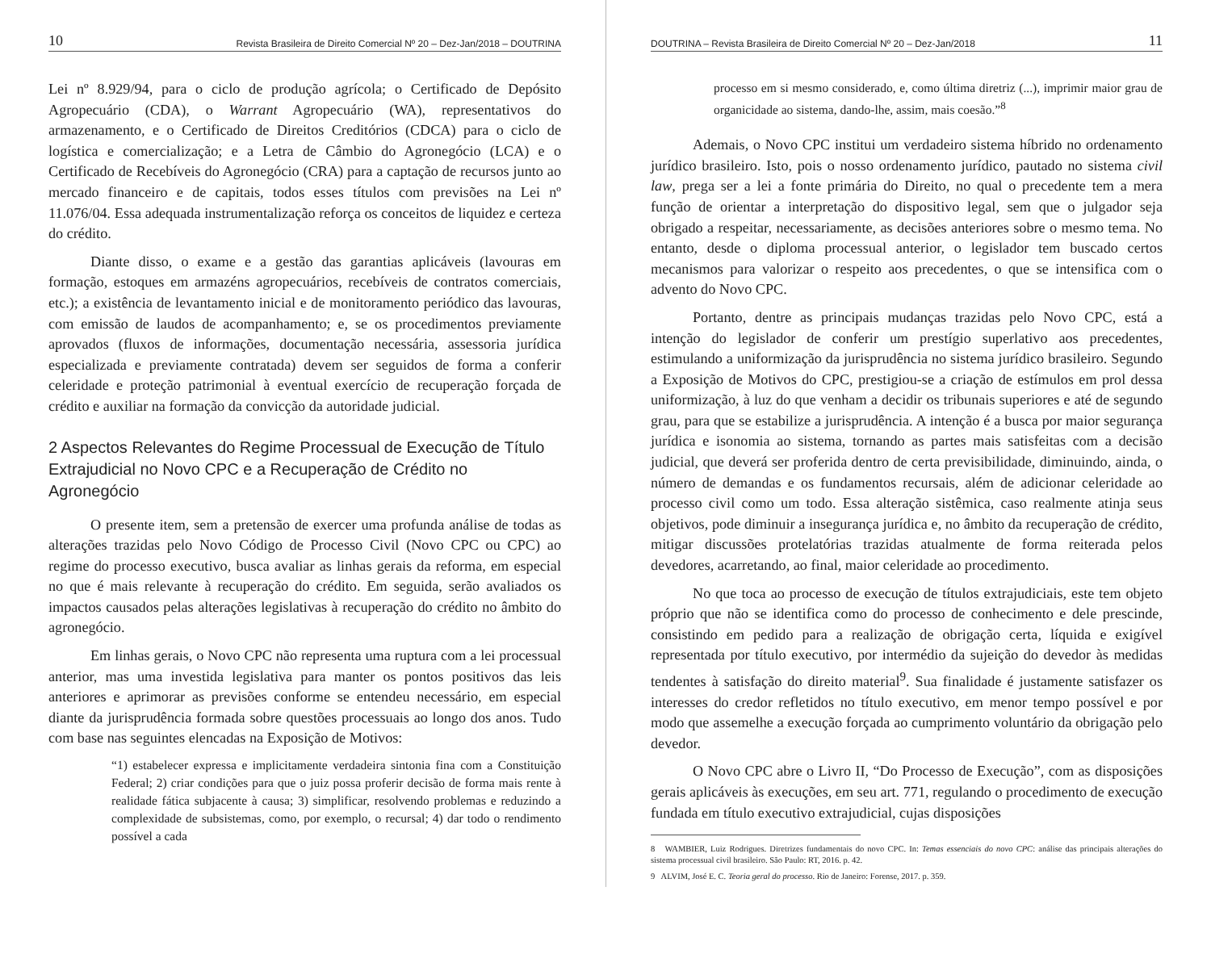10 Revista Brasileira de Direito Comercial Nº 20 – Dez-Jan/2018 – DOUTRINA
Lei nº 8.929/94, para o ciclo de produção agrícola; o Certificado de Depósito Agropecuário (CDA), o Warrant Agropecuário (WA), representativos do armazenamento, e o Certificado de Direitos Creditórios (CDCA) para o ciclo de logística e comercialização; e a Letra de Câmbio do Agronegócio (LCA) e o Certificado de Recebíveis do Agronegócio (CRA) para a captação de recursos junto ao mercado financeiro e de capitais, todos esses títulos com previsões na Lei nº 11.076/04. Essa adequada instrumentalização reforça os conceitos de liquidez e certeza do crédito.
Diante disso, o exame e a gestão das garantias aplicáveis (lavouras em formação, estoques em armazéns agropecuários, recebíveis de contratos comerciais, etc.); a existência de levantamento inicial e de monitoramento periódico das lavouras, com emissão de laudos de acompanhamento; e, se os procedimentos previamente aprovados (fluxos de informações, documentação necessária, assessoria jurídica especializada e previamente contratada) devem ser seguidos de forma a conferir celeridade e proteção patrimonial à eventual exercício de recuperação forçada de crédito e auxiliar na formação da convicção da autoridade judicial.
2 Aspectos Relevantes do Regime Processual de Execução de Título Extrajudicial no Novo CPC e a Recuperação de Crédito no Agronegócio
O presente item, sem a pretensão de exercer uma profunda análise de todas as alterações trazidas pelo Novo Código de Processo Civil (Novo CPC ou CPC) ao regime do processo executivo, busca avaliar as linhas gerais da reforma, em especial no que é mais relevante à recuperação do crédito. Em seguida, serão avaliados os impactos causados pelas alterações legislativas à recuperação do crédito no âmbito do agronegócio.
Em linhas gerais, o Novo CPC não representa uma ruptura com a lei processual anterior, mas uma investida legislativa para manter os pontos positivos das leis anteriores e aprimorar as previsões conforme se entendeu necessário, em especial diante da jurisprudência formada sobre questões processuais ao longo dos anos. Tudo com base nas seguintes elencadas na Exposição de Motivos:
“1) estabelecer expressa e implicitamente verdadeira sintonia fina com a Constituição Federal; 2) criar condições para que o juiz possa proferir decisão de forma mais rente à realidade fática subjacente à causa; 3) simplificar, resolvendo problemas e reduzindo a complexidade de subsistemas, como, por exemplo, o recursal; 4) dar todo o rendimento possível a cada
DOUTRINA – Revista Brasileira de Direito Comercial Nº 20 – Dez-Jan/2018 11
processo em si mesmo considerado, e, como última diretriz (...), imprimir maior grau de organicidade ao sistema, dando-lhe, assim, mais coesão.”<sup>8</sup>
Ademais, o Novo CPC institui um verdadeiro sistema híbrido no ordenamento jurídico brasileiro. Isto, pois o nosso ordenamento jurídico, pautado no sistema civil law, prega ser a lei a fonte primária do Direito, no qual o precedente tem a mera função de orientar a interpretação do dispositivo legal, sem que o julgador seja obrigado a respeitar, necessariamente, as decisões anteriores sobre o mesmo tema. No entanto, desde o diploma processual anterior, o legislador tem buscado certos mecanismos para valorizar o respeito aos precedentes, o que se intensifica com o advento do Novo CPC.
Portanto, dentre as principais mudanças trazidas pelo Novo CPC, está a intenção do legislador de conferir um prestígio superlativo aos precedentes, estimulando a uniformização da jurisprudência no sistema jurídico brasileiro. Segundo a Exposição de Motivos do CPC, prestigiou-se a criação de estímulos em prol dessa uniformização, à luz do que venham a decidir os tribunais superiores e até de segundo grau, para que se estabilize a jurisprudência. A intenção é a busca por maior segurança jurídica e isonomia ao sistema, tornando as partes mais satisfeitas com a decisão judicial, que deverá ser proferida dentro de certa previsibilidade, diminuindo, ainda, o número de demandas e os fundamentos recursais, além de adicionar celeridade ao processo civil como um todo. Essa alteração sistêmica, caso realmente atinja seus objetivos, pode diminuir a insegurança jurídica e, no âmbito da recuperação de crédito, mitigar discussões protelatórias trazidas atualmente de forma reiterada pelos devedores, acarretando, ao final, maior celeridade ao procedimento.
No que toca ao processo de execução de títulos extrajudiciais, este tem objeto próprio que não se identifica como do processo de conhecimento e dele prescinde, consistindo em pedido para a realização de obrigação certa, líquida e exigível representada por título executivo, por intermédio da sujeição do devedor às medidas tendentes à satisfação do direito material<sup>9</sup>. Sua finalidade é justamente satisfazer os interesses do credor refletidos no título executivo, em menor tempo possível e por modo que assemelhe a execução forçada ao cumprimento voluntário da obrigação pelo devedor.
O Novo CPC abre o Livro II, “Do Processo de Execução”, com as disposições gerais aplicáveis às execuções, em seu art. 771, regulando o procedimento de execução fundada em título executivo extrajudicial, cujas disposições
8 WAMBIER, Luiz Rodrigues. Diretrizes fundamentais do novo CPC. In: Temas essenciais do novo CPC: análise das principais alterações do sistema processual civil brasileiro. São Paulo: RT, 2016. p. 42.
9 ALVIM, José E. C. Teoria geral do processo. Rio de Janeiro: Forense, 2017. p. 359.